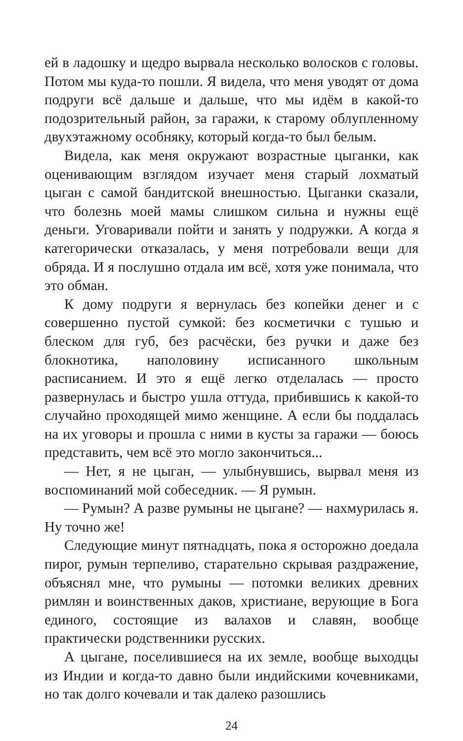ей в ладошку и щедро вырвала несколько волосков с головы. Потом мы куда-то пошли. Я видела, что меня уводят от дома подруги всё дальше и дальше, что мы идём в какой-то подозрительный район, за гаражи, к старому облупленному двухэтажному особняку, который когда-то был белым.
Видела, как меня окружают возрастные цыганки, как оценивающим взглядом изучает меня старый лохматый цыган с самой бандитской внешностью. Цыганки сказали, что болезнь моей мамы слишком сильна и нужны ещё деньги. Уговаривали пойти и занять у подружки. А когда я категорически отказалась, у меня потребовали вещи для обряда. И я послушно отдала им всё, хотя уже понимала, что это обман.
К дому подруги я вернулась без копейки денег и с совершенно пустой сумкой: без косметички с тушью и блеском для губ, без расчёски, без ручки и даже без блокнотика, наполовину исписанного школьным расписанием. И это я ещё легко отделалась — просто развернулась и быстро ушла оттуда, прибившись к какой-то случайно проходящей мимо женщине. А если бы поддалась на их уговоры и прошла с ними в кусты за гаражи — боюсь представить, чем всё это могло закончиться...
— Нет, я не цыган, — улыбнувшись, вырвал меня из воспоминаний мой собеседник. — Я румын.
— Румын? А разве румыны не цыгане? — нахмурилась я. Ну точно же!
Следующие минут пятнадцать, пока я осторожно доедала пирог, румын терпеливо, старательно скрывая раздражение, объяснял мне, что румыны — потомки великих древних римлян и воинственных даков, христиане, верующие в Бога единого, состоящие из валахов и славян, вообще практически родственники русских.
А цыгане, поселившиеся на их земле, вообще выходцы из Индии и когда-то давно были индийскими кочевниками, но так долго кочевали и так далеко разошлись
24